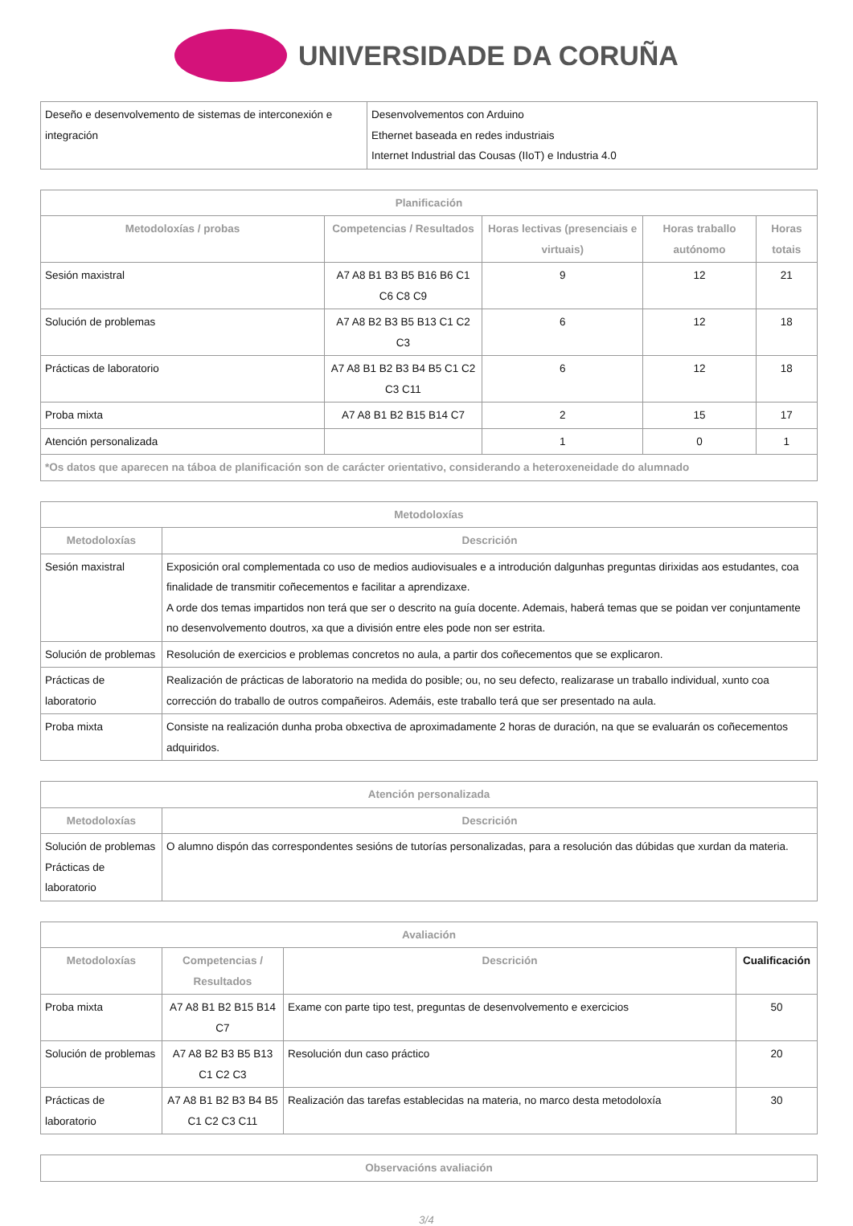UNIVERSIDADE DA CORUÑA
| Deseño e desenvolvemento de sistemas de interconexión e integración | Desenvolvementos con Arduino Ethernet baseada en redes industriais Internet Industrial das Cousas (IIoT) e Industria 4.0 |
| Planificación | | | | |
| --- | --- | --- | --- | --- |
| Metodoloxías / probas | Competencias / Resultados | Horas lectivas (presenciais e virtuais) | Horas traballo autónomo | Horas totais |
| Sesión maxistral | A7 A8 B1 B3 B5 B16 B6 C1 C6 C8 C9 | 9 | 12 | 21 |
| Solución de problemas | A7 A8 B2 B3 B5 B13 C1 C2 C3 | 6 | 12 | 18 |
| Prácticas de laboratorio | A7 A8 B1 B2 B3 B4 B5 C1 C2 C3 C11 | 6 | 12 | 18 |
| Proba mixta | A7 A8 B1 B2 B15 B14 C7 | 2 | 15 | 17 |
| Atención personalizada | | 1 | 0 | 1 |
| *Os datos que aparecen na táboa de planificación son de carácter orientativo, considerando a heteroxeneidade do alumnado | | | | |
| Metodoloxías | |
| --- | --- |
| Metodoloxías | Descrición |
| Sesión maxistral | Exposición oral complementada co uso de medios audiovisuales e a introdución dalgunhas preguntas dirixidas aos estudantes, coa finalidade de transmitir coñecementos e facilitar a aprendizaxe. A orde dos temas impartidos non terá que ser o descrito na guía docente. Ademais, haberá temas que se poidan ver conjuntamente no desenvolvemento doutros, xa que a división entre eles pode non ser estrita. |
| Solución de problemas | Resolución de exercicios e problemas concretos no aula, a partir dos coñecementos que se explicaron. |
| Prácticas de laboratorio | Realización de prácticas de laboratorio na medida do posible; ou, no seu defecto, realizarase un traballo individual, xunto coa corrección do traballo de outros compañeiros. Ademáis, este traballo terá que ser presentado na aula. |
| Proba mixta | Consiste na realización dunha proba obxectiva de aproximadamente 2 horas de duración, na que se evaluarán os coñecementos adquiridos. |
| Atención personalizada | |
| --- | --- |
| Metodoloxías | Descrición |
| Solución de problemas Prácticas de laboratorio | O alumno dispón das correspondentes sesións de tutorías personalizadas, para a resolución das dúbidas que xurdan da materia. |
| Avaliación | | | |
| --- | --- | --- | --- |
| Metodoloxías | Competencias / Resultados | Descrición | Cualificación |
| Proba mixta | A7 A8 B1 B2 B15 B14 C7 | Exame con parte tipo test, preguntas de desenvolvemento e exercicios | 50 |
| Solución de problemas | A7 A8 B2 B3 B5 B13 C1 C2 C3 | Resolución dun caso práctico | 20 |
| Prácticas de laboratorio | A7 A8 B1 B2 B3 B4 B5 C1 C2 C3 C11 | Realización das tarefas establecidas na materia, no marco desta metodoloxía | 30 |
| Observacións avaliación |
| --- |
3/4